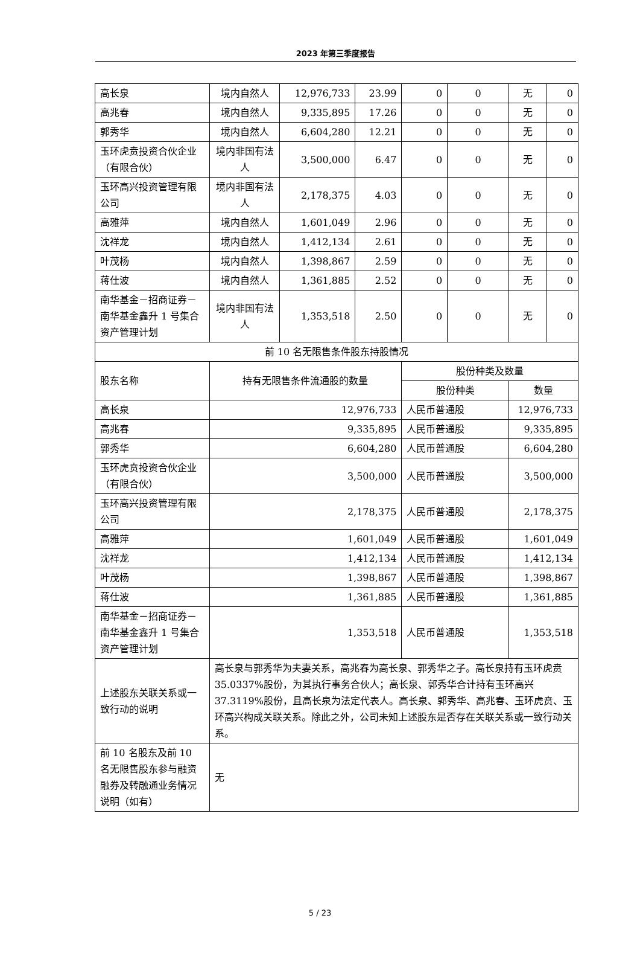2023 年第三季度报告
| 高长泉 | 境内自然人 | 12,976,733 | 23.99 | 0 | 0 | 无 | 0 |
| 高兆春 | 境内自然人 | 9,335,895 | 17.26 | 0 | 0 | 无 | 0 |
| 郭秀华 | 境内自然人 | 6,604,280 | 12.21 | 0 | 0 | 无 | 0 |
| 玉环虎贲投资合伙企业（有限合伙） | 境内非国有法人 | 3,500,000 | 6.47 | 0 | 0 | 无 | 0 |
| 玉环高兴投资管理有限公司 | 境内非国有法人 | 2,178,375 | 4.03 | 0 | 0 | 无 | 0 |
| 高雅萍 | 境内自然人 | 1,601,049 | 2.96 | 0 | 0 | 无 | 0 |
| 沈祥龙 | 境内自然人 | 1,412,134 | 2.61 | 0 | 0 | 无 | 0 |
| 叶茂杨 | 境内自然人 | 1,398,867 | 2.59 | 0 | 0 | 无 | 0 |
| 蒋仕波 | 境内自然人 | 1,361,885 | 2.52 | 0 | 0 | 无 | 0 |
| 南华基金－招商证券－南华基金鑫升 1 号集合资产管理计划 | 境内非国有法人 | 1,353,518 | 2.50 | 0 | 0 | 无 | 0 |
| 前 10 名无限售条件股东持股情况 | | | | | | | |
| 股东名称 | 持有无限售条件流通股的数量 | | | 股份种类及数量 | | | |
| | | | | 股份种类 | | 数量 | |
| 高长泉 | 12,976,733 | | | 人民币普通股 | | 12,976,733 | |
| 高兆春 | 9,335,895 | | | 人民币普通股 | | 9,335,895 | |
| 郭秀华 | 6,604,280 | | | 人民币普通股 | | 6,604,280 | |
| 玉环虎贲投资合伙企业（有限合伙） | 3,500,000 | | | 人民币普通股 | | 3,500,000 | |
| 玉环高兴投资管理有限公司 | 2,178,375 | | | 人民币普通股 | | 2,178,375 | |
| 高雅萍 | 1,601,049 | | | 人民币普通股 | | 1,601,049 | |
| 沈祥龙 | 1,412,134 | | | 人民币普通股 | | 1,412,134 | |
| 叶茂杨 | 1,398,867 | | | 人民币普通股 | | 1,398,867 | |
| 蒋仕波 | 1,361,885 | | | 人民币普通股 | | 1,361,885 | |
| 南华基金－招商证券－南华基金鑫升 1 号集合资产管理计划 | 1,353,518 | | | 人民币普通股 | | 1,353,518 | |
| 上述股东关联关系或一致行动的说明 | 高长泉与郭秀华为夫妻关系，高兆春为高长泉、郭秀华之子。高长泉持有玉环虎贲 35.0337%股份，为其执行事务合伙人；高长泉、郭秀华合计持有玉环高兴 37.3119%股份，且高长泉为法定代表人。高长泉、郭秀华、高兆春、玉环虎贲、玉环高兴构成关联关系。除此之外，公司未知上述股东是否存在关联关系或一致行动关系。 | | | | | | |
| 前 10 名股东及前 10 名无限售股东参与融资融券及转融通业务情况说明（如有） | 无 | | | | | | |
5 / 23